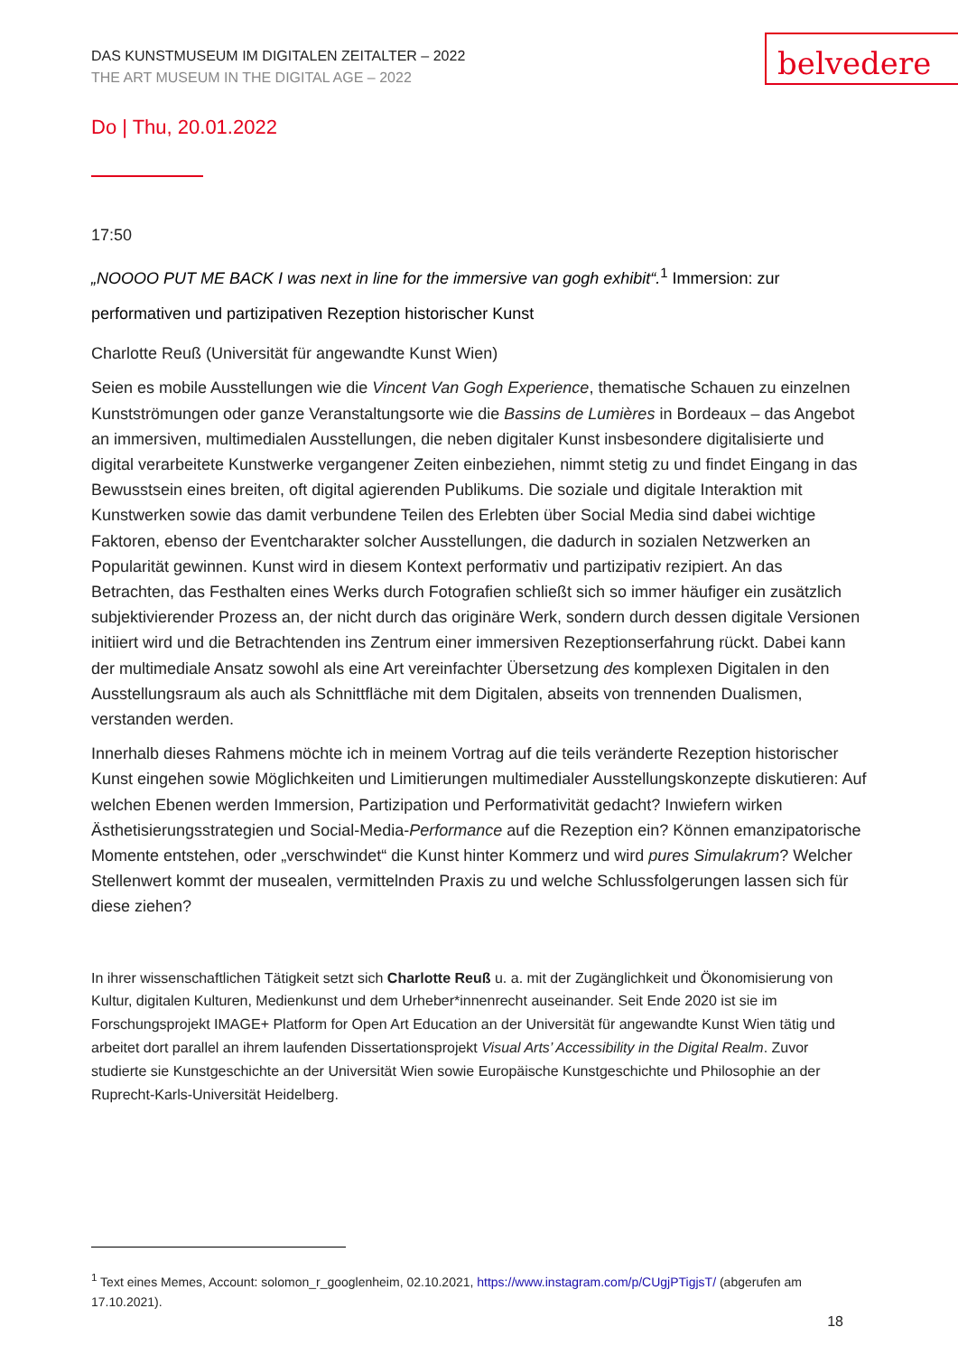DAS KUNSTMUSEUM IM DIGITALEN ZEITALTER – 2022
THE ART MUSEUM IN THE DIGITAL AGE – 2022
belvedere
Do | Thu, 20.01.2022
17:50
„NOOOO PUT ME BACK I was next in line for the immersive van gogh exhibit“.<sup>1</sup> Immersion: zur performativen und partizipativen Rezeption historischer Kunst
Charlotte Reuß (Universität für angewandte Kunst Wien)
Seien es mobile Ausstellungen wie die Vincent Van Gogh Experience, thematische Schauen zu einzelnen Kunstströmungen oder ganze Veranstaltungsorte wie die Bassins de Lumières in Bordeaux – das Angebot an immersiven, multimedialen Ausstellungen, die neben digitaler Kunst insbesondere digitalisierte und digital verarbeitete Kunstwerke vergangener Zeiten einbeziehen, nimmt stetig zu und findet Eingang in das Bewusstsein eines breiten, oft digital agierenden Publikums. Die soziale und digitale Interaktion mit Kunstwerken sowie das damit verbundene Teilen des Erlebten über Social Media sind dabei wichtige Faktoren, ebenso der Eventcharakter solcher Ausstellungen, die dadurch in sozialen Netzwerken an Popularität gewinnen. Kunst wird in diesem Kontext performativ und partizipativ rezipiert. An das Betrachten, das Festhalten eines Werks durch Fotografien schließt sich so immer häufiger ein zusätzlich subjektivierender Prozess an, der nicht durch das originäre Werk, sondern durch dessen digitale Versionen initiiert wird und die Betrachtenden ins Zentrum einer immersiven Rezeptionserfahrung rückt. Dabei kann der multimediale Ansatz sowohl als eine Art vereinfachter Übersetzung des komplexen Digitalen in den Ausstellungsraum als auch als Schnittfläche mit dem Digitalen, abseits von trennenden Dualismen, verstanden werden.
Innerhalb dieses Rahmens möchte ich in meinem Vortrag auf die teils veränderte Rezeption historischer Kunst eingehen sowie Möglichkeiten und Limitierungen multimedialer Ausstellungskonzepte diskutieren: Auf welchen Ebenen werden Immersion, Partizipation und Performativität gedacht? Inwiefern wirken Ästhetisierungsstrategien und Social-Media-Performance auf die Rezeption ein? Können emanzipatorische Momente entstehen, oder „verschwindet“ die Kunst hinter Kommerz und wird pures Simulakrum? Welcher Stellenwert kommt der musealen, vermittelnden Praxis zu und welche Schlussfolgerungen lassen sich für diese ziehen?
In ihrer wissenschaftlichen Tätigkeit setzt sich Charlotte Reuß u. a. mit der Zugänglichkeit und Ökonomisierung von Kultur, digitalen Kulturen, Medienkunst und dem Urheber*innenrecht auseinander. Seit Ende 2020 ist sie im Forschungsprojekt IMAGE+ Platform for Open Art Education an der Universität für angewandte Kunst Wien tätig und arbeitet dort parallel an ihrem laufenden Dissertationsprojekt Visual Arts’ Accessibility in the Digital Realm. Zuvor studierte sie Kunstgeschichte an der Universität Wien sowie Europäische Kunstgeschichte und Philosophie an der Ruprecht-Karls-Universität Heidelberg.
<sup>1</sup> Text eines Memes, Account: solomon_r_googlenheim, 02.10.2021, https://www.instagram.com/p/CUgjPTigjsT/ (abgerufen am 17.10.2021).
18